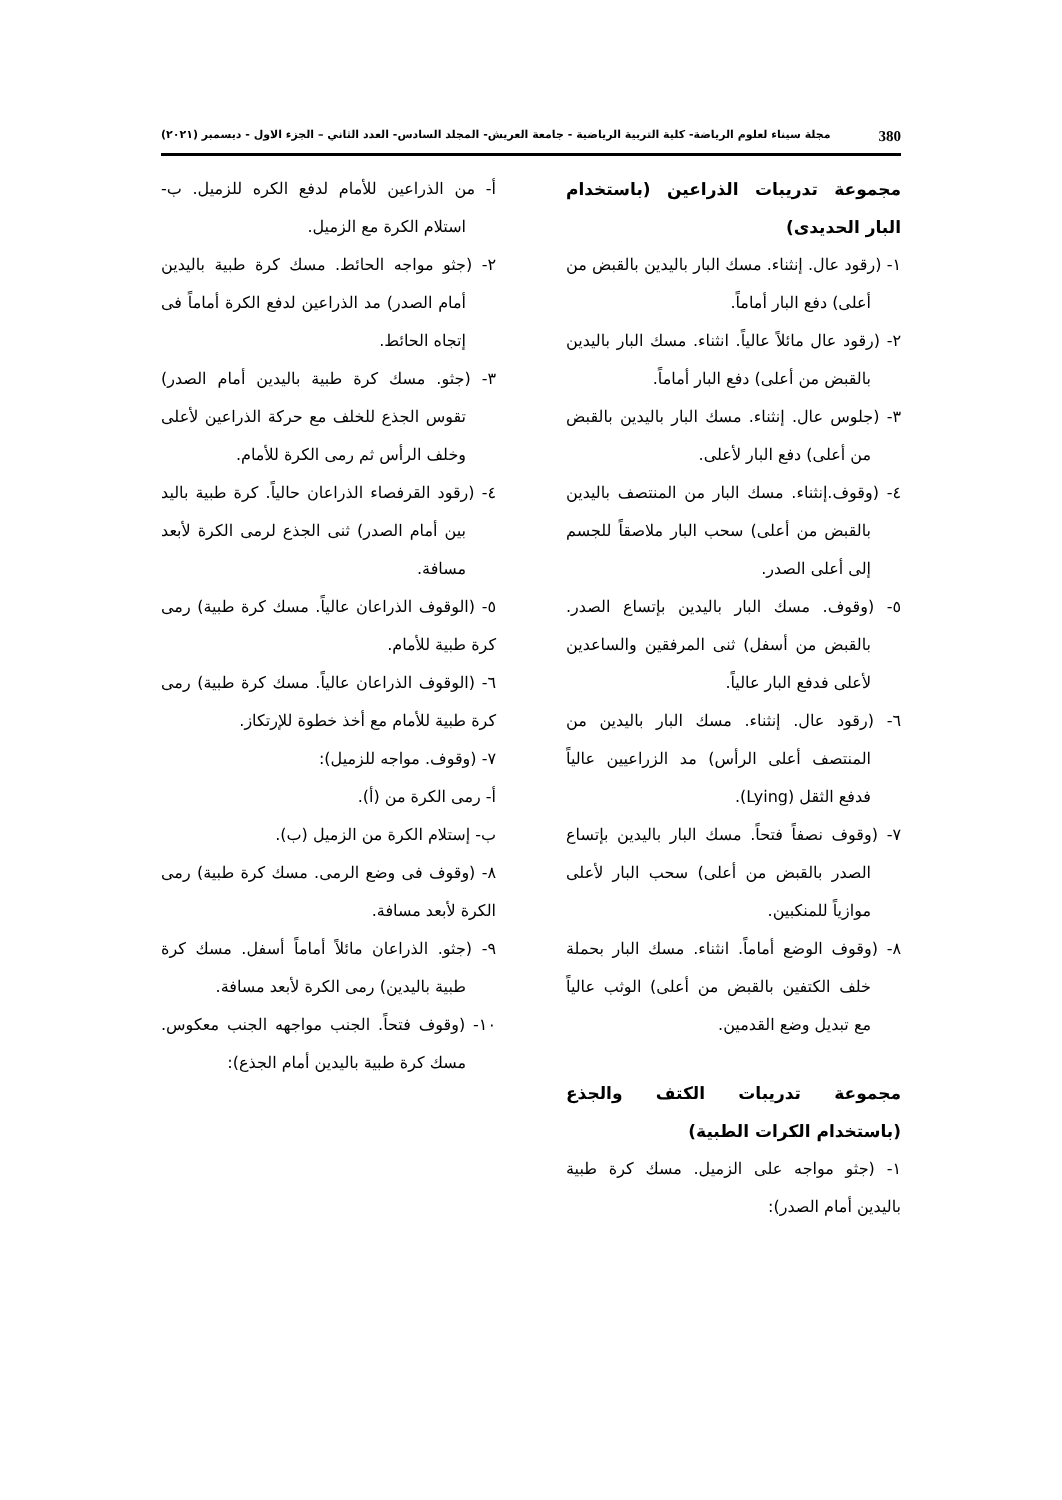380 مجلة سيناء لعلوم الرياضة- كلية التربية الرياضية - جامعة العريش- المجلد السادس- العدد الثاني – الجزء الاول - ديسمبر (٢٠٢١)
مجموعة تدريبات الذراعين (باستخدام البار الحديدى)
١- (رقود عال. إنثناء. مسك البار باليدين بالقبض من أعلى) دفع البار أماماً.
٢- (رقود عال مائلاً عالياً. انثناء. مسك البار باليدين بالقبض من أعلى) دفع البار أماماً.
٣- (جلوس عال. إنثناء. مسك البار باليدين بالقبض من أعلى) دفع البار لأعلى.
٤- (وقوف.إنثناء. مسك البار من المنتصف باليدين بالقبض من أعلى) سحب البار ملاصقاً للجسم إلى أعلى الصدر.
٥- (وقوف. مسك البار باليدين بإتساع الصدر. بالقبض من أسفل) ثنى المرفقين والساعدين لأعلى فدفع البار عالياً.
٦- (رقود عال. إنثناء. مسك البار باليدين من المنتصف أعلى الرأس) مد الزراعيين عالياً فدفع الثقل (Lying).
٧- (وقوف نصفاً فتحاً. مسك البار باليدين بإتساع الصدر بالقبض من أعلى) سحب البار لأعلى موازياً للمنكبين.
٨- (وقوف الوضع أماماً. انثناء. مسك البار بحملة خلف الكتفين بالقبض من أعلى) الوثب عالياً مع تبديل وضع القدمين.
مجموعة تدريبات الكتف والجذع (باستخدام الكرات الطبية)
١- (جثو مواجه على الزميل. مسك كرة طبية باليدين أمام الصدر):
أ- من الذراعين للأمام لدفع الكره للزميل. ب- استلام الكرة مع الزميل.
٢- (جثو مواجه الحائط. مسك كرة طبية باليدين أمام الصدر) مد الذراعين لدفع الكرة أماماً فى إتجاه الحائط.
٣- (جثو. مسك كرة طبية باليدين أمام الصدر) تقوس الجذع للخلف مع حركة الذراعين لأعلى وخلف الرأس ثم رمى الكرة للأمام.
٤- (رقود القرفصاء الذراعان حالياً. كرة طبية باليد بين أمام الصدر) ثنى الجذع لرمى الكرة لأبعد مسافة.
٥- (الوقوف الذراعان عالياً. مسك كرة طبية) رمى كرة طبية للأمام.
٦- (الوقوف الذراعان عالياً. مسك كرة طبية) رمى كرة طبية للأمام مع أخذ خطوة للإرتكاز.
٧- (وقوف. مواجه للزميل):
أ- رمى الكرة من (أ).
ب- إستلام الكرة من الزميل (ب).
٨- (وقوف فى وضع الرمى. مسك كرة طبية) رمى الكرة لأبعد مسافة.
٩- (جثو. الذراعان مائلاً أماماً أسفل. مسك كرة طبية باليدين) رمى الكرة لأبعد مسافة.
١٠- (وقوف فتحاً. الجنب مواجهه الجنب معكوس. مسك كرة طبية باليدين أمام الجذع):